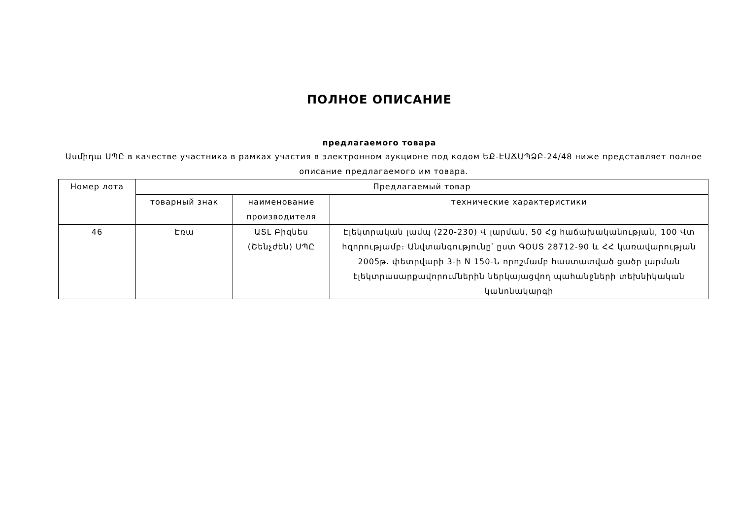ПОЛНОЕ ОПИСАНИЕ
предлагаемого товара
Ասմիդա ՍՊԸ в качестве участника в рамках участия в электронном аукционе под кодом ԵՔ-ԷԱՃԱՊՁԲ-24/48 ниже представляет полное описание предлагаемого им товара.
| Номер лота | Предлагаемый товар | | |
| | товарный знак | наименование производителя | технические характеристики |
| 46 | Էռա | ԱՏԼ Բիզնես (Շենչժեն) ՍՊԸ | Էլեկտրական լամպ (220-230) Վ լարման, 50 Հց հաճախականության, 100 Վտ հզորությամբ։ Անվտանգությունը՝ ըստ ԳՕՍՏ 28712-90 և ՀՀ կառավարության 2005թ. փետրվարի 3-ի N 150-Ն որոշմամբ հաստատված ցածր լարման էլեկտրասարքավորումներին ներկայացվող պահանջների տեխնիկական կանոնակարգի |